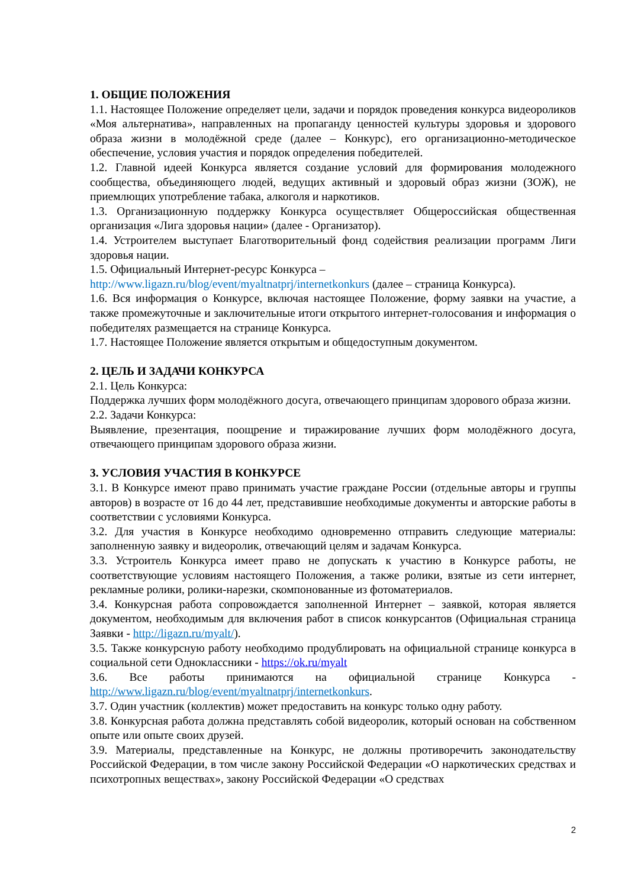1. ОБЩИЕ ПОЛОЖЕНИЯ
1.1. Настоящее Положение определяет цели, задачи и порядок проведения конкурса видеороликов «Моя альтернатива», направленных на пропаганду ценностей культуры здоровья и здорового образа жизни в молодёжной среде (далее – Конкурс), его организационно-методическое обеспечение, условия участия и порядок определения победителей.
1.2. Главной идеей Конкурса является создание условий для формирования молодежного сообщества, объединяющего людей, ведущих активный и здоровый образ жизни (ЗОЖ), не приемлющих употребление табака, алкоголя и наркотиков.
1.3. Организационную поддержку Конкурса осуществляет Общероссийская общественная организация «Лига здоровья нации» (далее - Организатор).
1.4. Устроителем выступает Благотворительный фонд содействия реализации программ Лиги здоровья нации.
1.5. Официальный Интернет-ресурс Конкурса –
http://www.ligazn.ru/blog/event/myaltnatprj/internetkonkurs (далее – страница Конкурса).
1.6. Вся информация о Конкурсе, включая настоящее Положение, форму заявки на участие, а также промежуточные и заключительные итоги открытого интернет-голосования и информация о победителях размещается на странице Конкурса.
1.7. Настоящее Положение является открытым и общедоступным документом.
2. ЦЕЛЬ И ЗАДАЧИ КОНКУРСА
2.1. Цель Конкурса:
Поддержка лучших форм молодёжного досуга, отвечающего принципам здорового образа жизни.
2.2. Задачи Конкурса:
Выявление, презентация, поощрение и тиражирование лучших форм молодёжного досуга, отвечающего принципам здорового образа жизни.
3. УСЛОВИЯ УЧАСТИЯ В КОНКУРСЕ
3.1. В Конкурсе имеют право принимать участие граждане России (отдельные авторы и группы авторов) в возрасте от 16 до 44 лет, представившие необходимые документы и авторские работы в соответствии с условиями Конкурса.
3.2. Для участия в Конкурсе необходимо одновременно отправить следующие материалы: заполненную заявку и видеоролик, отвечающий целям и задачам Конкурса.
3.3. Устроитель Конкурса имеет право не допускать к участию в Конкурсе работы, не соответствующие условиям настоящего Положения, а также ролики, взятые из сети интернет, рекламные ролики, ролики-нарезки, скомпонованные из фотоматериалов.
3.4. Конкурсная работа сопровождается заполненной Интернет – заявкой, которая является документом, необходимым для включения работ в список конкурсантов (Официальная страница Заявки - http://ligazn.ru/myalt/).
3.5. Также конкурсную работу необходимо продублировать на официальной странице конкурса в социальной сети Одноклассники - https://ok.ru/myalt
3.6. Все работы принимаются на официальной странице Конкурса - http://www.ligazn.ru/blog/event/myaltnatprj/internetkonkurs.
3.7. Один участник (коллектив) может предоставить на конкурс только одну работу.
3.8. Конкурсная работа должна представлять собой видеоролик, который основан на собственном опыте или опыте своих друзей.
3.9. Материалы, представленные на Конкурс, не должны противоречить законодательству Российской Федерации, в том числе закону Российской Федерации «О наркотических средствах и психотропных веществах», закону Российской Федерации «О средствах
2